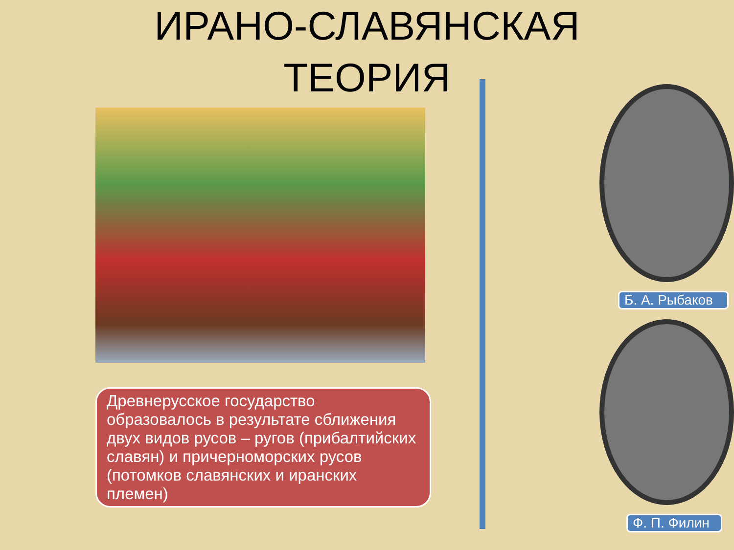ИРАНО-СЛАВЯНСКАЯ ТЕОРИЯ
Древнерусское государство образовалось в результате сближения двух видов русов – ругов (прибалтийских славян) и причерноморских русов (потомков славянских и иранских племен)
Б. А. Рыбаков
Ф. П. Филин